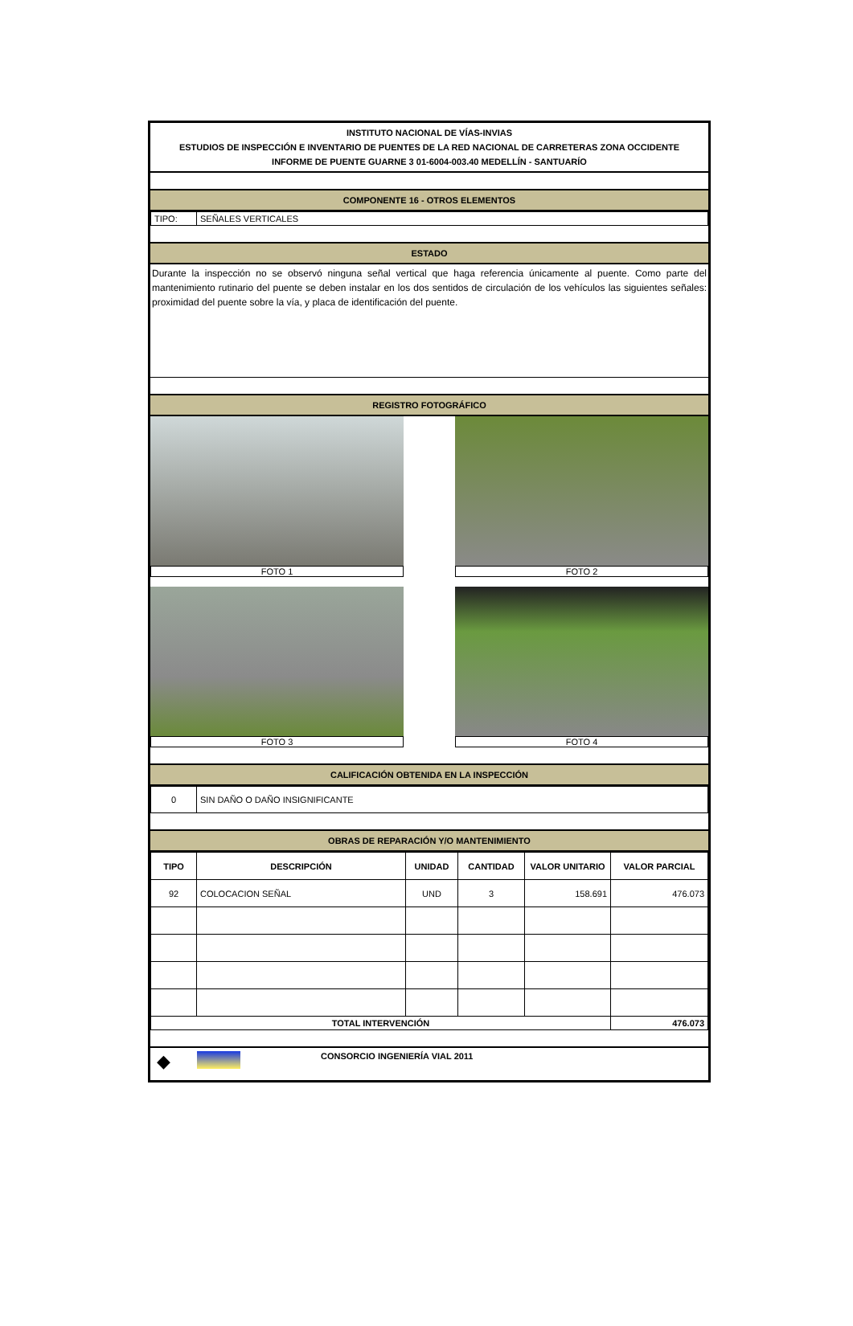INSTITUTO NACIONAL DE VÍAS-INVIAS
ESTUDIOS DE INSPECCIÓN E INVENTARIO DE PUENTES DE LA RED NACIONAL DE CARRETERAS ZONA OCCIDENTE
INFORME DE PUENTE GUARNE 3 01-6004-003.40 MEDELLÍN - SANTUARÍO
COMPONENTE 16 - OTROS ELEMENTOS
| TIPO: | SEÑALES VERTICALES |
ESTADO
Durante la inspección no se observó ninguna señal vertical que haga referencia únicamente al puente. Como parte del mantenimiento rutinario del puente se deben instalar en los dos sentidos de circulación de los vehículos las siguientes señales: proximidad del puente sobre la vía, y placa de identificación del puente.
REGISTRO FOTOGRÁFICO
FOTO 1
FOTO 2
FOTO 3
FOTO 4
CALIFICACIÓN OBTENIDA EN LA INSPECCIÓN
| 0 | SIN DAÑO O DAÑO INSIGNIFICANTE |
OBRAS DE REPARACIÓN Y/O MANTENIMIENTO
| TIPO | DESCRIPCIÓN | UNIDAD | CANTIDAD | VALOR UNITARIO | VALOR PARCIAL |
| --- | --- | --- | --- | --- | --- |
| 92 | COLOCACION SEÑAL | UND | 3 | 158.691 | 476.073 |
| TOTAL INTERVENCIÓN | | | | | 476.073 |
◆ CONSORCIO INGENIERÍA VIAL 2011